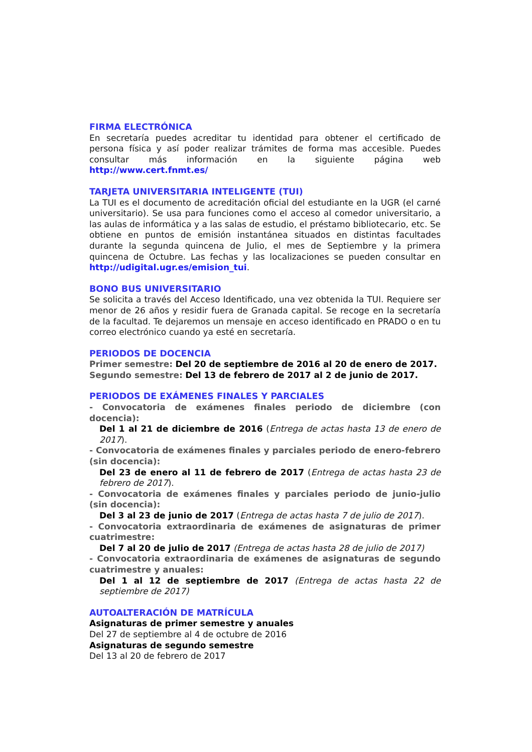FIRMA ELECTRÓNICA
En secretaría puedes acreditar tu identidad para obtener el certificado de persona física y así poder realizar trámites de forma mas accesible. Puedes consultar más información en la siguiente página web http://www.cert.fnmt.es/
TARJETA UNIVERSITARIA INTELIGENTE (TUI)
La TUI es el documento de acreditación oficial del estudiante en la UGR (el carné universitario). Se usa para funciones como el acceso al comedor universitario, a las aulas de informática y a las salas de estudio, el préstamo bibliotecario, etc. Se obtiene en puntos de emisión instantánea situados en distintas facultades durante la segunda quincena de Julio, el mes de Septiembre y la primera quincena de Octubre. Las fechas y las localizaciones se pueden consultar en http://udigital.ugr.es/emision_tui.
BONO BUS UNIVERSITARIO
Se solicita a través del Acceso Identificado, una vez obtenida la TUI. Requiere ser menor de 26 años y residir fuera de Granada capital. Se recoge en la secretaría de la facultad. Te dejaremos un mensaje en acceso identificado en PRADO o en tu correo electrónico cuando ya esté en secretaría.
PERIODOS DE DOCENCIA
Primer semestre: Del 20 de septiembre de 2016 al 20 de enero de 2017.
Segundo semestre: Del 13 de febrero de 2017 al 2 de junio de 2017.
PERIODOS DE EXÁMENES FINALES Y PARCIALES
- Convocatoria de exámenes finales periodo de diciembre (con docencia):
Del 1 al 21 de diciembre de 2016 (Entrega de actas hasta 13 de enero de 2017).
- Convocatoria de exámenes finales y parciales periodo de enero-febrero (sin docencia):
Del 23 de enero al 11 de febrero de 2017 (Entrega de actas hasta 23 de febrero de 2017).
- Convocatoria de exámenes finales y parciales periodo de junio-julio (sin docencia):
Del 3 al 23 de junio de 2017 (Entrega de actas hasta 7 de julio de 2017).
- Convocatoria extraordinaria de exámenes de asignaturas de primer cuatrimestre:
Del 7 al 20 de julio de 2017 (Entrega de actas hasta 28 de julio de 2017)
- Convocatoria extraordinaria de exámenes de asignaturas de segundo cuatrimestre y anuales:
Del 1 al 12 de septiembre de 2017 (Entrega de actas hasta 22 de septiembre de 2017)
AUTOALTERACIÓN DE MATRÍCULA
Asignaturas de primer semestre y anuales
Del 27 de septiembre al 4 de octubre de 2016
Asignaturas de segundo semestre
Del 13 al 20 de febrero de 2017